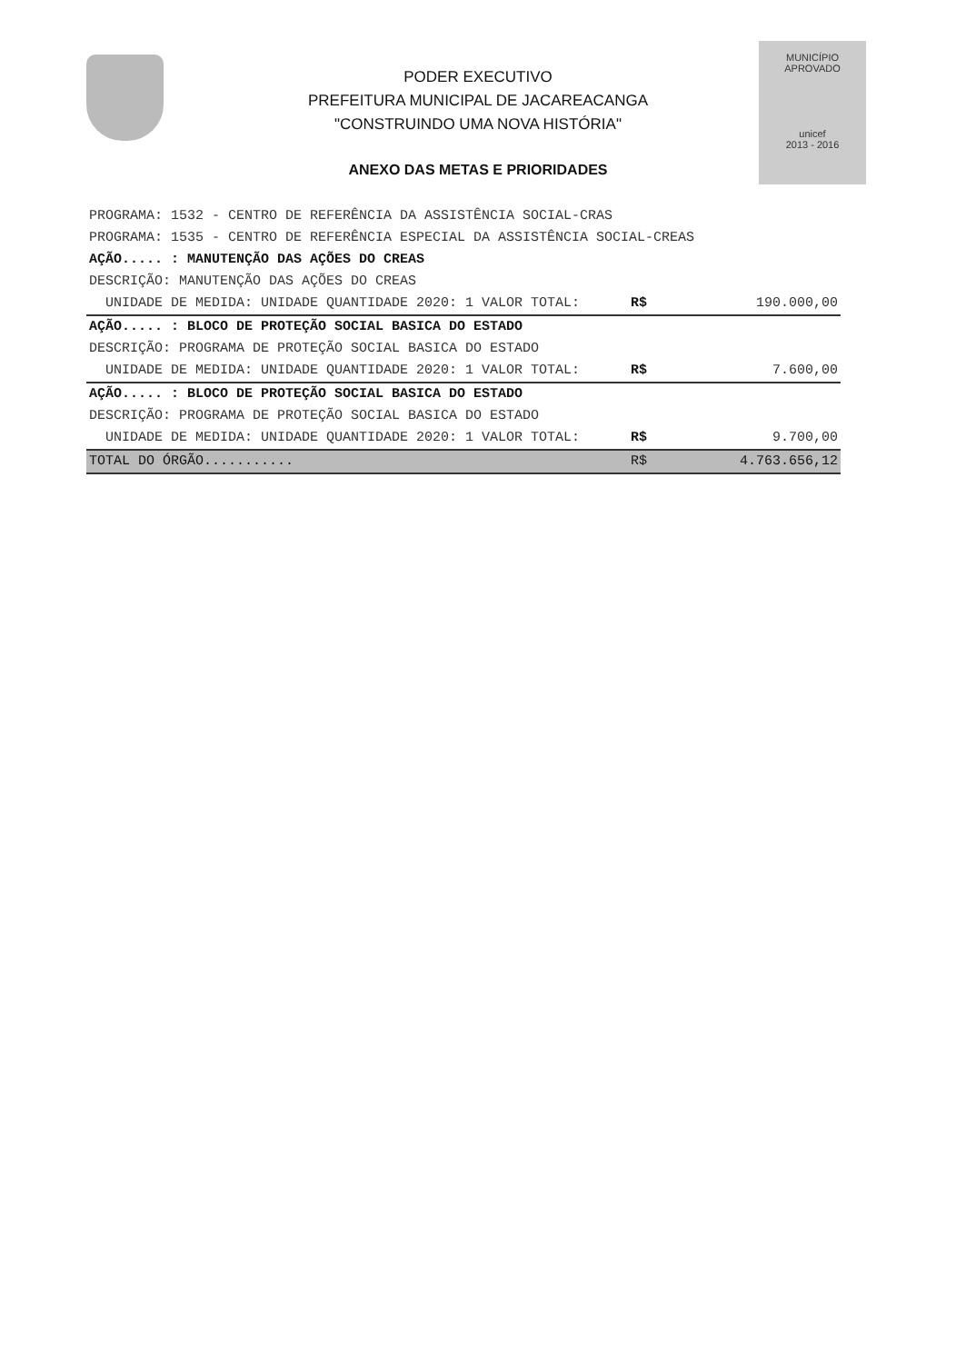MUNICÍPIO APROVADO
unicef
2013 - 2016
PODER EXECUTIVO
PREFEITURA MUNICIPAL DE JACAREACANGA
"CONSTRUINDO UMA NOVA HISTÓRIA"
ANEXO DAS METAS E PRIORIDADES
| PROGRAMA: 1532 - CENTRO DE REFERÊNCIA DA ASSISTÊNCIA SOCIAL-CRAS | | |
| PROGRAMA: 1535 - CENTRO DE REFERÊNCIA ESPECIAL DA ASSISTÊNCIA SOCIAL-CREAS | | |
| AÇÃO..... : MANUTENÇÃO DAS AÇÕES DO CREAS | | |
| DESCRIÇÃO: MANUTENÇÃO DAS AÇÕES DO CREAS | | |
| UNIDADE DE MEDIDA: UNIDADE QUANTIDADE 2020: 1 VALOR TOTAL: | R$ | 190.000,00 |
| AÇÃO..... : BLOCO DE PROTEÇÃO SOCIAL BASICA DO ESTADO | | |
| DESCRIÇÃO: PROGRAMA DE PROTEÇÃO SOCIAL BASICA DO ESTADO | | |
| UNIDADE DE MEDIDA: UNIDADE QUANTIDADE 2020: 1 VALOR TOTAL: | R$ | 7.600,00 |
| AÇÃO..... : BLOCO DE PROTEÇÃO SOCIAL BASICA DO ESTADO | | |
| DESCRIÇÃO: PROGRAMA DE PROTEÇÃO SOCIAL BASICA DO ESTADO | | |
| UNIDADE DE MEDIDA: UNIDADE QUANTIDADE 2020: 1 VALOR TOTAL: | R$ | 9.700,00 |
| TOTAL DO ÓRGÃO........... | R$ | 4.763.656,12 |